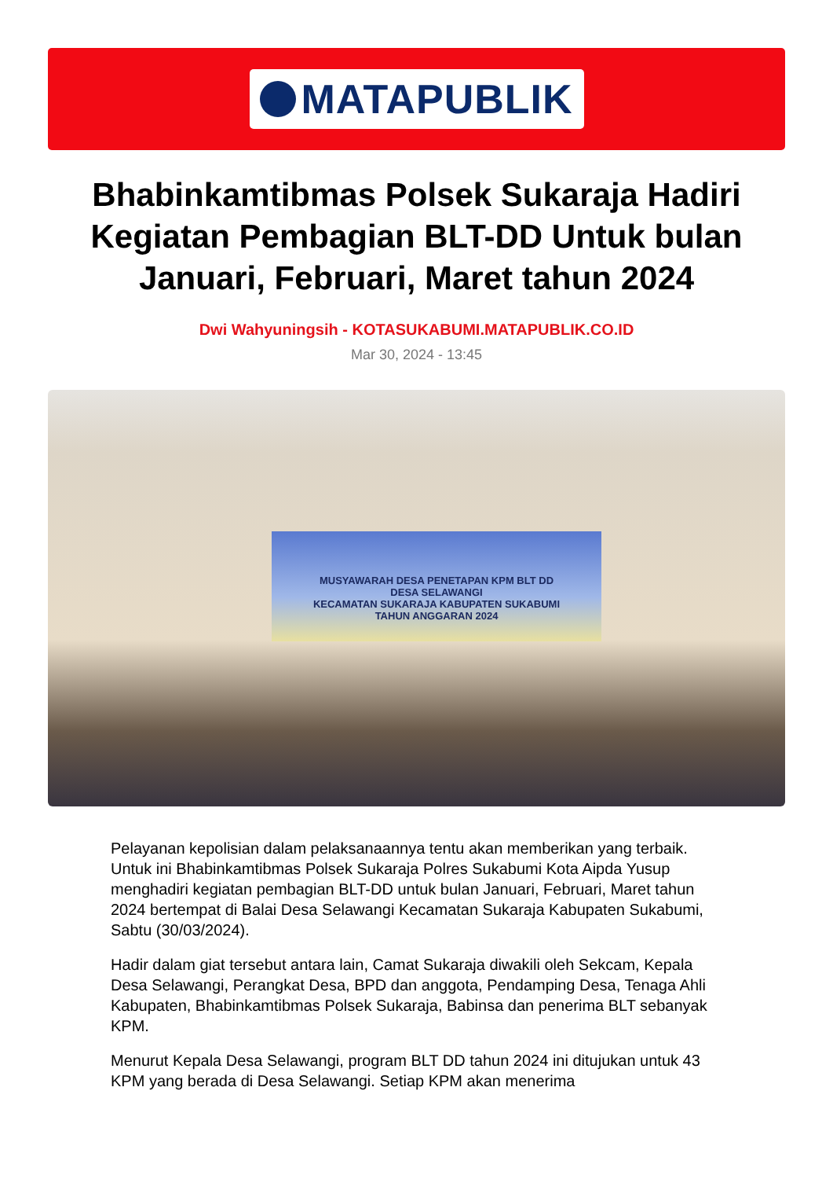MATAPUBLIK
Bhabinkamtibmas Polsek Sukaraja Hadiri Kegiatan Pembagian BLT-DD Untuk bulan Januari, Februari, Maret tahun 2024
Dwi Wahyuningsih - KOTASUKABUMI.MATAPUBLIK.CO.ID
Mar 30, 2024 - 13:45
MUSYAWARAH DESA PENETAPAN KPM BLT DD
DESA SELAWANGI
KECAMATAN SUKARAJA KABUPATEN SUKABUMI
TAHUN ANGGARAN 2024
Pelayanan kepolisian dalam pelaksanaannya tentu akan memberikan yang terbaik. Untuk ini Bhabinkamtibmas Polsek Sukaraja Polres Sukabumi Kota Aipda Yusup menghadiri kegiatan pembagian BLT-DD untuk bulan Januari, Februari, Maret tahun 2024 bertempat di Balai Desa Selawangi Kecamatan Sukaraja Kabupaten Sukabumi, Sabtu (30/03/2024).
Hadir dalam giat tersebut antara lain, Camat Sukaraja diwakili oleh Sekcam, Kepala Desa Selawangi, Perangkat Desa, BPD dan anggota, Pendamping Desa, Tenaga Ahli Kabupaten, Bhabinkamtibmas Polsek Sukaraja, Babinsa dan penerima BLT sebanyak KPM.
Menurut Kepala Desa Selawangi, program BLT DD tahun 2024 ini ditujukan untuk 43 KPM yang berada di Desa Selawangi. Setiap KPM akan menerima